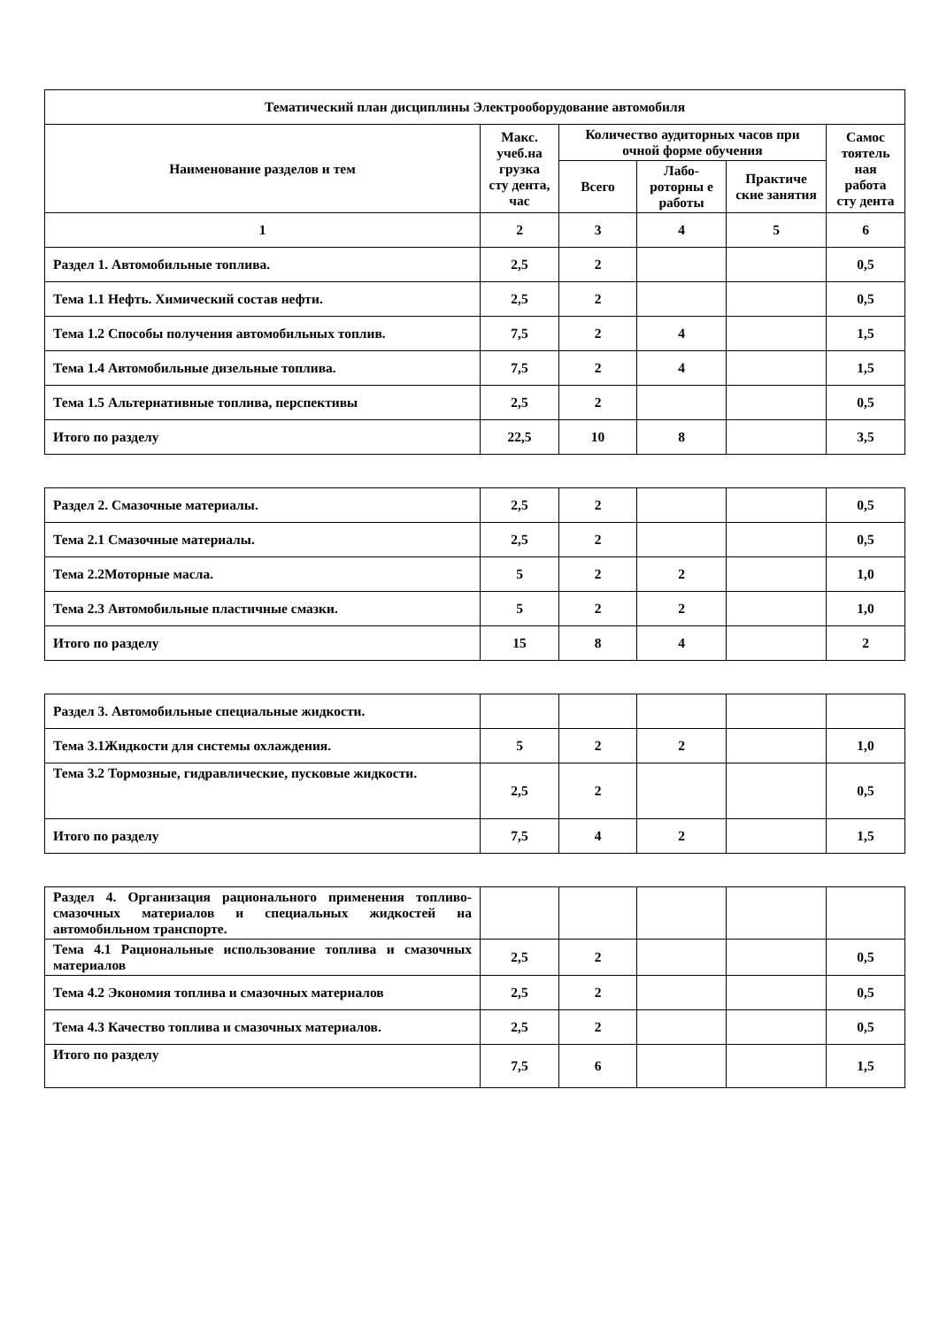| Тематический план дисциплины Электрооборудование автомобиля | | | | | |
| --- | --- | --- | --- | --- | --- |
| Наименование разделов и тем | Макс. учеб.на грузка сту дента, час | Количество аудиторных часов при очной форме обучения | | | Самос тоятель ная работа сту дента |
| | | Всего | Лабо-роторны е работы | Практиче ские занятия | |
| 1 | 2 | 3 | 4 | 5 | 6 |
| Раздел 1. Автомобильные топлива. | 2,5 | 2 | | | 0,5 |
| Тема 1.1 Нефть. Химический состав нефти. | 2,5 | 2 | | | 0,5 |
| Тема 1.2 Способы получения автомобильных топлив. | 7,5 | 2 | 4 | | 1,5 |
| Тема 1.4 Автомобильные дизельные топлива. | 7,5 | 2 | 4 | | 1,5 |
| Тема 1.5 Альтернативные топлива, перспективы | 2,5 | 2 | | | 0,5 |
| Итого по разделу | 22,5 | 10 | 8 | | 3,5 |
| Раздел 2. Смазочные материалы. | 2,5 | 2 | | | 0,5 |
| Тема 2.1 Смазочные материалы. | 2,5 | 2 | | | 0,5 |
| Тема 2.2Моторные масла. | 5 | 2 | 2 | | 1,0 |
| Тема 2.3 Автомобильные пластичные смазки. | 5 | 2 | 2 | | 1,0 |
| Итого по разделу | 15 | 8 | 4 | | 2 |
| Раздел 3. Автомобильные специальные жидкости. | | | | | |
| Тема 3.1Жидкости для системы охлаждения. | 5 | 2 | 2 | | 1,0 |
| Тема 3.2 Тормозные, гидравлические, пусковые жидкости. | 2,5 | 2 | | | 0,5 |
| Итого по разделу | 7,5 | 4 | 2 | | 1,5 |
| Раздел 4. Организация рационального применения топливо- смазочных материалов и специальных жидкостей на автомобильном транспорте. | | | | | |
| Тема 4.1 Рациональные использование топлива и смазочных материалов | 2,5 | 2 | | | 0,5 |
| Тема 4.2 Экономия топлива и смазочных материалов | 2,5 | 2 | | | 0,5 |
| Тема 4.3 Качество топлива и смазочных материалов. | 2,5 | 2 | | | 0,5 |
| Итого по разделу | 7,5 | 6 | | | 1,5 |